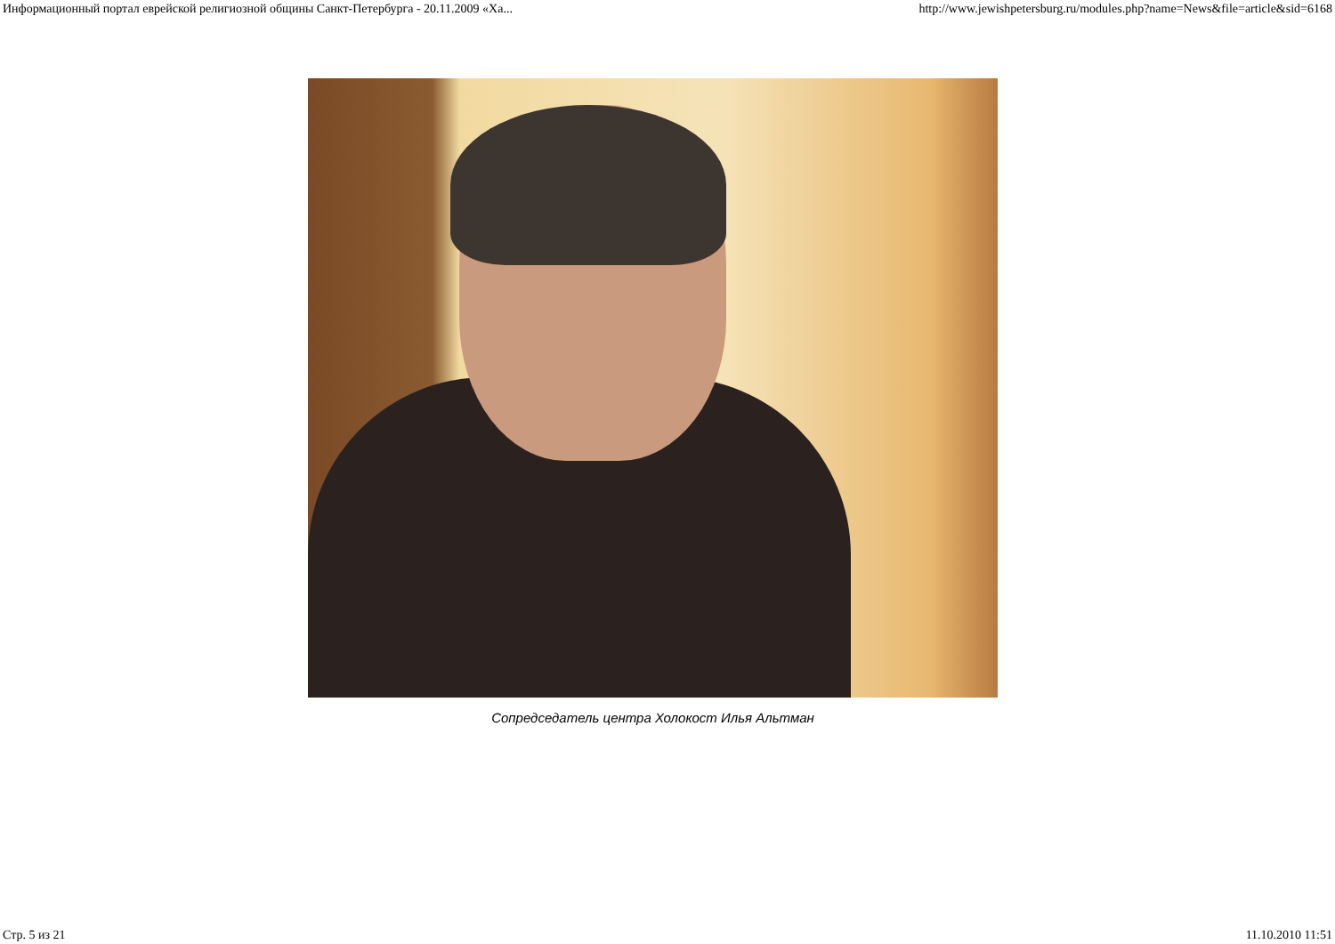Информационный портал еврейской религиозной общины Санкт-Петербурга - 20.11.2009 «Ха... http://www.jewishpetersburg.ru/modules.php?name=News&file=article&sid=6168
Сопредседатель центра Холокост Илья Альтман
Стр. 5 из 21 11.10.2010 11:51